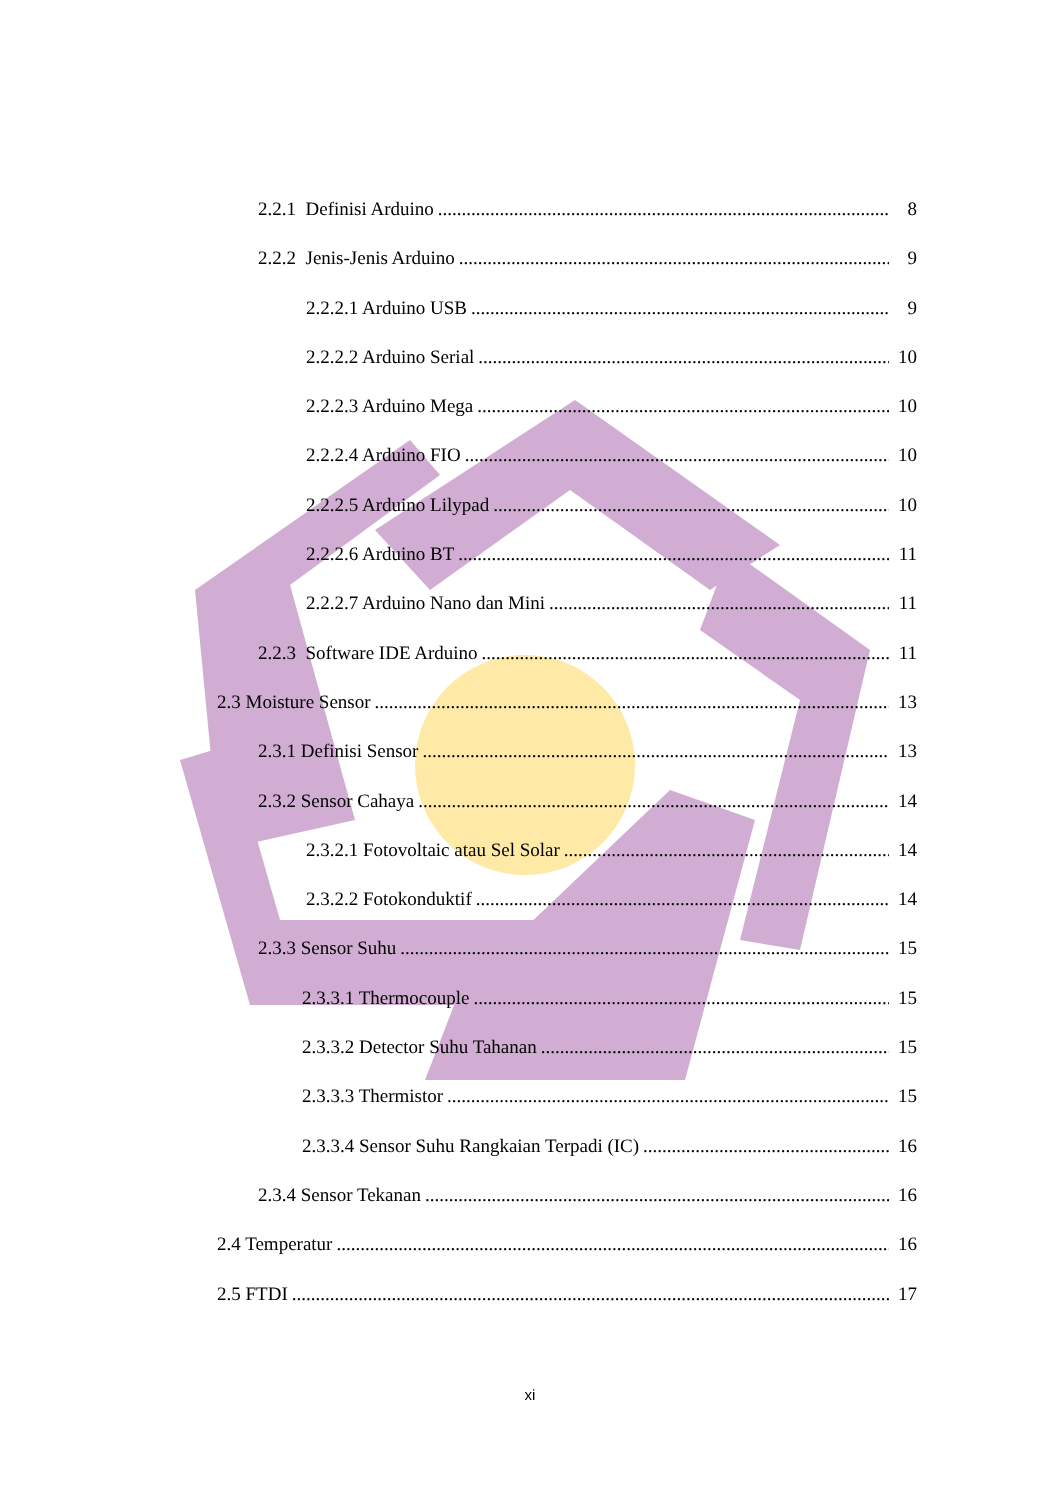2.2.1 Definisi Arduino 8
2.2.2 Jenis-Jenis Arduino 9
2.2.2.1 Arduino USB 9
2.2.2.2 Arduino Serial 10
2.2.2.3 Arduino Mega 10
2.2.2.4 Arduino FIO 10
2.2.2.5 Arduino Lilypad 10
2.2.2.6 Arduino BT 11
2.2.2.7 Arduino Nano dan Mini 11
2.2.3 Software IDE Arduino 11
2.3 Moisture Sensor 13
2.3.1 Definisi Sensor 13
2.3.2 Sensor Cahaya 14
2.3.2.1 Fotovoltaic atau Sel Solar 14
2.3.2.2 Fotokonduktif 14
2.3.3 Sensor Suhu 15
2.3.3.1 Thermocouple 15
2.3.3.2 Detector Suhu Tahanan 15
2.3.3.3 Thermistor 15
2.3.3.4 Sensor Suhu Rangkaian Terpadi (IC) 16
2.3.4 Sensor Tekanan 16
2.4 Temperatur 16
2.5 FTDI 17
xi